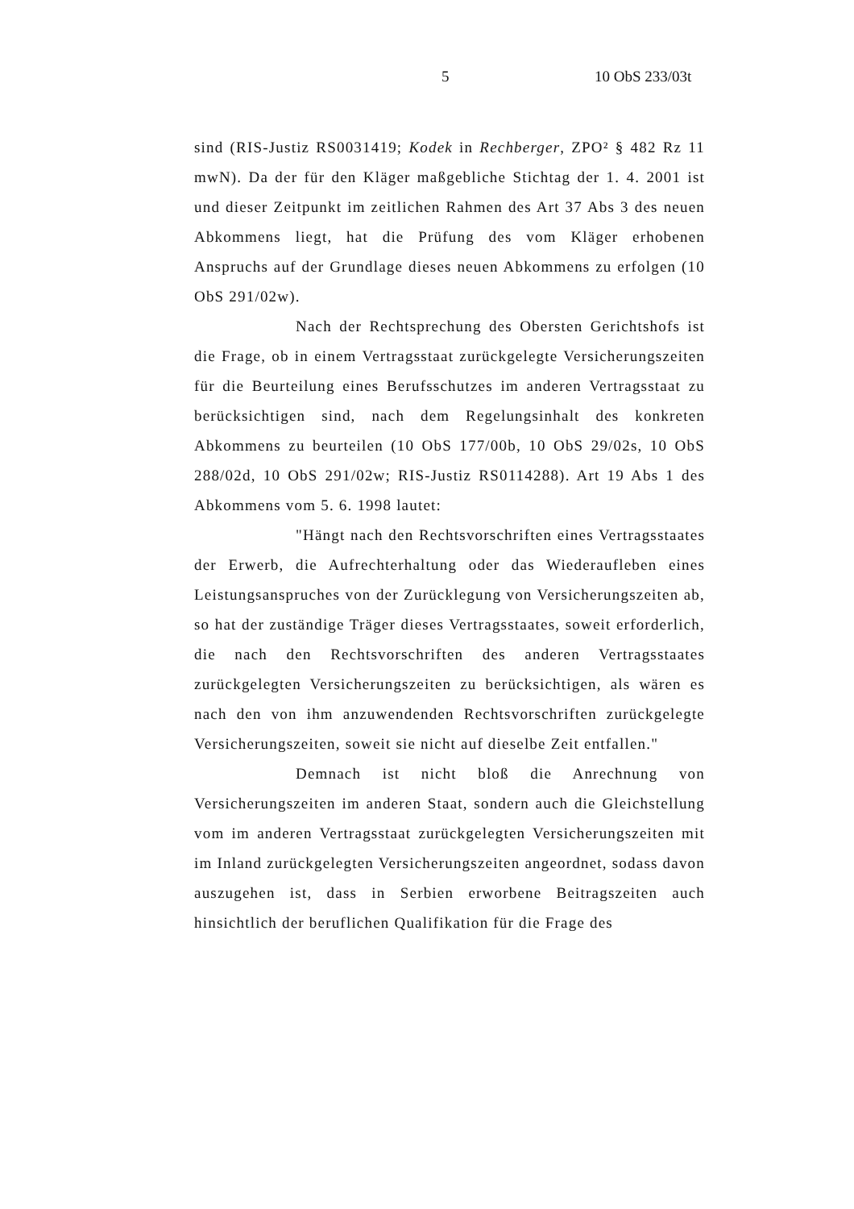5 10 ObS 233/03t
sind (RIS-Justiz RS0031419; Kodek in Rechberger, ZPO² § 482 Rz 11 mwN). Da der für den Kläger maßgebliche Stichtag der 1. 4. 2001 ist und dieser Zeitpunkt im zeitlichen Rahmen des Art 37 Abs 3 des neuen Abkommens liegt, hat die Prüfung des vom Kläger erhobenen Anspruchs auf der Grundlage dieses neuen Abkommens zu erfolgen (10 ObS 291/02w).
Nach der Rechtsprechung des Obersten Gerichtshofs ist die Frage, ob in einem Vertragsstaat zurückgelegte Versicherungszeiten für die Beurteilung eines Berufsschutzes im anderen Vertragsstaat zu berücksichtigen sind, nach dem Regelungsinhalt des konkreten Abkommens zu beurteilen (10 ObS 177/00b, 10 ObS 29/02s, 10 ObS 288/02d, 10 ObS 291/02w; RIS-Justiz RS0114288). Art 19 Abs 1 des Abkommens vom 5. 6. 1998 lautet:
"Hängt nach den Rechtsvorschriften eines Vertragsstaates der Erwerb, die Aufrechterhaltung oder das Wiederaufleben eines Leistungsanspruches von der Zurücklegung von Versicherungszeiten ab, so hat der zuständige Träger dieses Vertragsstaates, soweit erforderlich, die nach den Rechtsvorschriften des anderen Vertragsstaates zurückgelegten Versicherungszeiten zu berücksichtigen, als wären es nach den von ihm anzuwendenden Rechtsvorschriften zurückgelegte Versicherungszeiten, soweit sie nicht auf dieselbe Zeit entfallen."
Demnach ist nicht bloß die Anrechnung von Versicherungszeiten im anderen Staat, sondern auch die Gleichstellung vom im anderen Vertragsstaat zurückgelegten Versicherungszeiten mit im Inland zurückgelegten Versicherungszeiten angeordnet, sodass davon auszugehen ist, dass in Serbien erworbene Beitragszeiten auch hinsichtlich der beruflichen Qualifikation für die Frage des